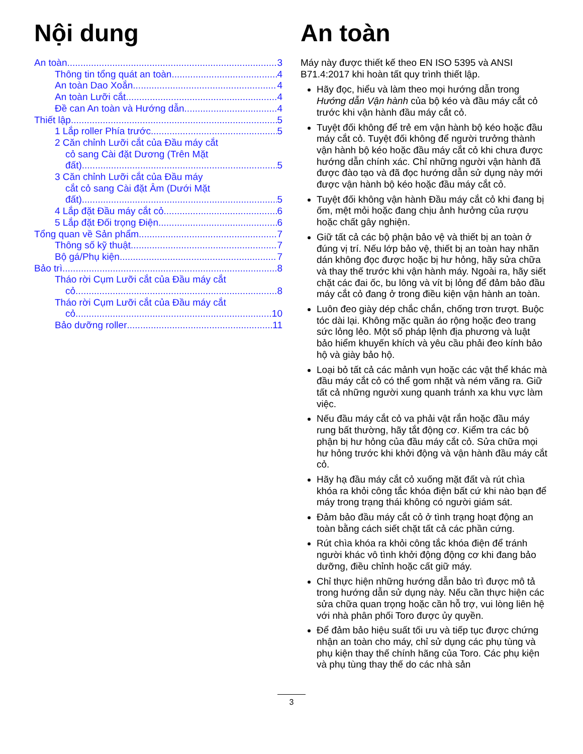Nội dung
An toàn 3
Thông tin tổng quát an toàn 4
An toàn Dao Xoắn 4
An toàn Lưỡi cắt 4
Đề can An toàn và Hướng dẫn 4
Thiết lập 5
1 Lắp roller Phía trước 5
2 Căn chỉnh Lưỡi cắt của Đầu máy cắt
cỏ sang Cài đặt Dương (Trên Mặt
đất) 5
3 Căn chỉnh Lưỡi cắt của Đầu máy
cắt cỏ sang Cài đặt Âm (Dưới Mặt
đất) 5
4 Lắp đặt Đầu máy cắt cỏ 6
5 Lắp đặt Đối trọng Điện 6
Tổng quan về Sản phẩm 7
Thông số kỹ thuật 7
Bộ gá/Phụ kiện 7
Bảo trì 8
Tháo rời Cụm Lưỡi cắt của Đầu máy cắt
cỏ 8
Tháo rời Cụm Lưỡi cắt của Đầu máy cắt
cỏ 10
Bảo dưỡng roller 11
An toàn
Máy này được thiết kế theo EN ISO 5395 và ANSI B71.4:2017 khi hoàn tất quy trình thiết lập.
Hãy đọc, hiểu và làm theo mọi hướng dẫn trong Hướng dẫn Vận hành của bộ kéo và đầu máy cắt cỏ trước khi vận hành đầu máy cắt cỏ.
Tuyệt đối không để trẻ em vận hành bộ kéo hoặc đầu máy cắt cỏ. Tuyệt đối không để người trưởng thành vận hành bộ kéo hoặc đầu máy cắt cỏ khi chưa được hướng dẫn chính xác. Chỉ những người vận hành đã được đào tạo và đã đọc hướng dẫn sử dụng này mới được vận hành bộ kéo hoặc đầu máy cắt cỏ.
Tuyệt đối không vận hành Đầu máy cắt cỏ khi đang bị ốm, mệt mỏi hoặc đang chịu ảnh hưởng của rượu hoặc chất gây nghiện.
Giữ tất cả các bộ phận bảo vệ và thiết bị an toàn ở đúng vị trí. Nếu lớp bảo vệ, thiết bị an toàn hay nhãn dán không đọc được hoặc bị hư hỏng, hãy sửa chữa và thay thế trước khi vận hành máy. Ngoài ra, hãy siết chặt các đai ốc, bu lông và vít bị lỏng để đảm bảo đầu máy cắt cỏ đang ở trong điều kiện vận hành an toàn.
Luôn đeo giày dép chắc chắn, chống trơn trượt. Buộc tóc dài lại. Không mặc quần áo rộng hoặc đeo trang sức lỏng lẻo. Một số pháp lệnh địa phương và luật bảo hiểm khuyến khích và yêu cầu phải đeo kính bảo hộ và giày bảo hộ.
Loại bỏ tất cả các mảnh vụn hoặc các vật thể khác mà đầu máy cắt cỏ có thể gom nhặt và ném văng ra. Giữ tất cả những người xung quanh tránh xa khu vực làm việc.
Nếu đầu máy cắt cỏ va phải vật rắn hoặc đầu máy rung bất thường, hãy tắt động cơ. Kiểm tra các bộ phận bị hư hỏng của đầu máy cắt cỏ. Sửa chữa mọi hư hỏng trước khi khởi động và vận hành đầu máy cắt cỏ.
Hãy hạ đầu máy cắt cỏ xuống mặt đất và rút chìa khóa ra khỏi công tắc khóa điện bất cứ khi nào bạn để máy trong trạng thái không có người giám sát.
Đảm bảo đầu máy cắt cỏ ở tình trạng hoạt động an toàn bằng cách siết chặt tất cả các phần cứng.
Rút chìa khóa ra khỏi công tắc khóa điện để tránh người khác vô tình khởi động động cơ khi đang bảo dưỡng, điều chỉnh hoặc cất giữ máy.
Chỉ thực hiện những hướng dẫn bảo trì được mô tả trong hướng dẫn sử dụng này. Nếu cần thực hiện các sửa chữa quan trọng hoặc cần hỗ trợ, vui lòng liên hệ với nhà phân phối Toro được ủy quyền.
Để đảm bảo hiệu suất tối ưu và tiếp tục được chứng nhận an toàn cho máy, chỉ sử dụng các phụ tùng và phụ kiện thay thế chính hãng của Toro. Các phụ kiện và phụ tùng thay thế do các nhà sản
3